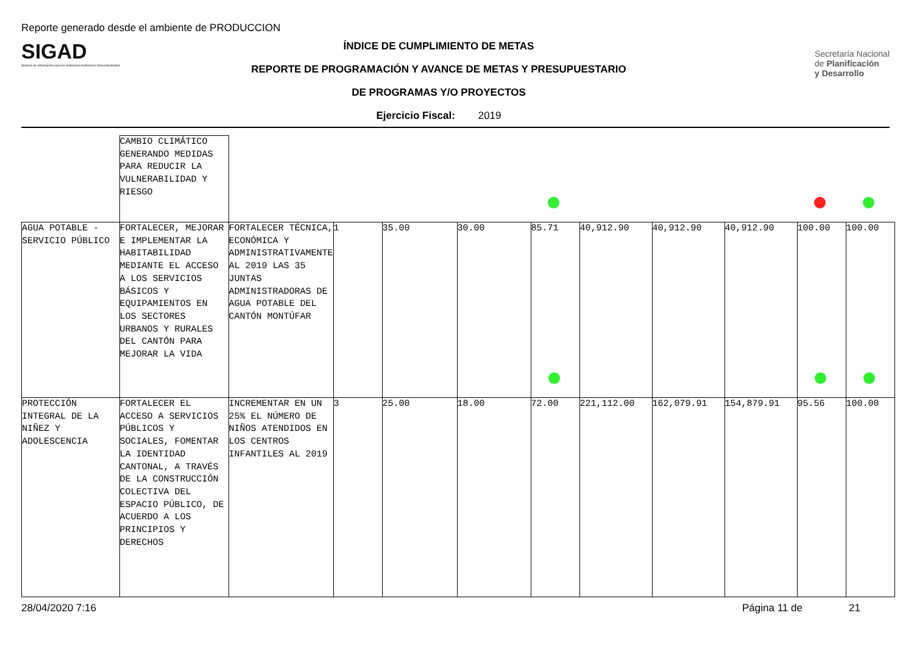Reporte generado desde el ambiente de PRODUCCION
SIGAD
Sistema de Información para los Gobiernos Autónomos Descentralizados
ÍNDICE DE CUMPLIMIENTO DE METAS
REPORTE DE PROGRAMACIÓN Y AVANCE DE METAS Y PRESUPUESTARIO
DE PROGRAMAS Y/O PROYECTOS
Ejercicio Fiscal: 2019
Secretaría Nacional
de Planificación
y Desarrollo
| | CAMBIO CLIMÁTICO GENERANDO MEDIDAS PARA REDUCIR LA VULNERABILIDAD Y RIESGO | | | | | | | | | | |
| AGUA POTABLE - SERVICIO PÚBLICO | FORTALECER, MEJORAR E IMPLEMENTAR LA HABITABILIDAD MEDIANTE EL ACCESO A LOS SERVICIOS BÁSICOS Y EQUIPAMIENTOS EN LOS SECTORES URBANOS Y RURALES DEL CANTÓN PARA MEJORAR LA VIDA | FORTALECER TÉCNICA, ECONÓMICA Y ADMINISTRATIVAMENTE AL 2019 LAS 35 JUNTAS ADMINISTRADORAS DE AGUA POTABLE DEL CANTÓN MONTÚFAR | 1 | 35.00 | 30.00 | 85.71 | 40,912.90 | 40,912.90 | 40,912.90 | 100.00 | 100.00 |
| PROTECCIÓN INTEGRAL DE LA NIÑEZ Y ADOLESCENCIA | FORTALECER EL ACCESO A SERVICIOS PÚBLICOS Y SOCIALES, FOMENTAR LA IDENTIDAD CANTONAL, A TRAVÉS DE LA CONSTRUCCIÓN COLECTIVA DEL ESPACIO PÚBLICO, DE ACUERDO A LOS PRINCIPIOS Y DERECHOS | INCREMENTAR EN UN 25% EL NÚMERO DE NIÑOS ATENDIDOS EN LOS CENTROS INFANTILES AL 2019 | 3 | 25.00 | 18.00 | 72.00 | 221,112.00 | 162,079.91 | 154,879.91 | 95.56 | 100.00 |
28/04/2020 7:16 Página 11 de 21